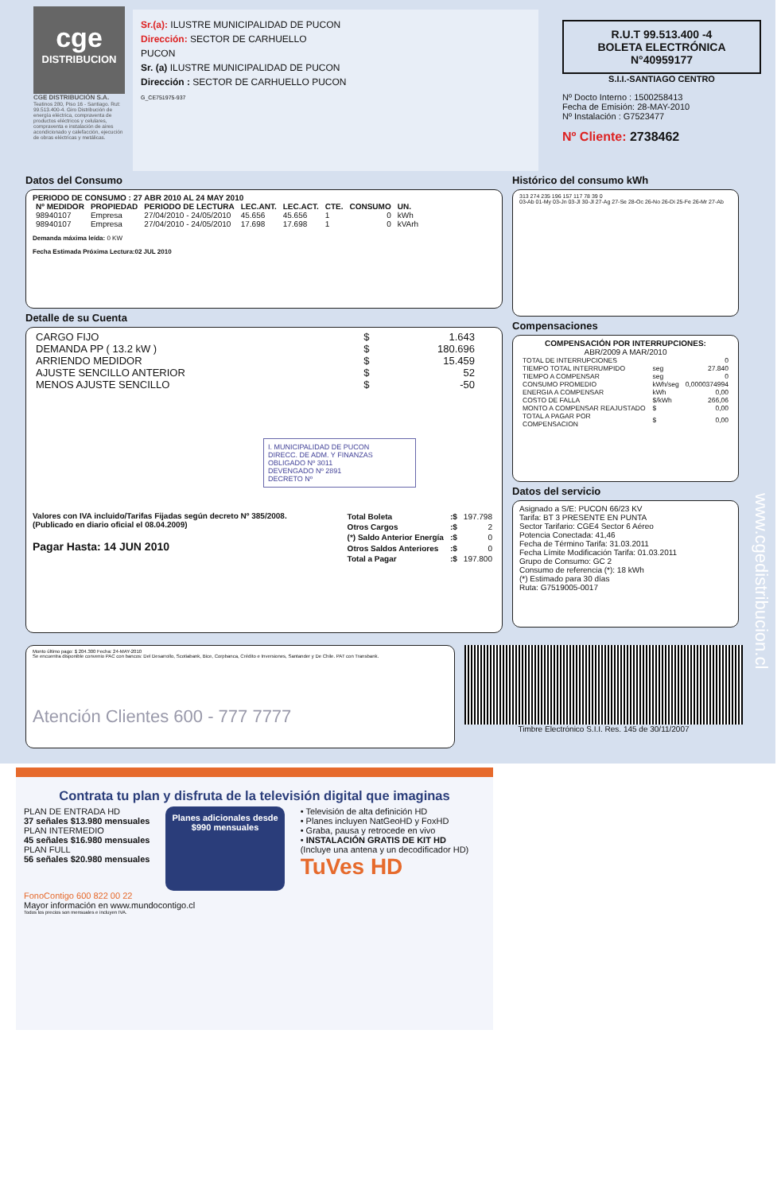cge
DISTRIBUCION
CGE DISTRIBUCIÓN S.A.
Teatinos 280, Piso 16 - Santiago. Rut: 99.513.400-4. Giro Distribución de energía eléctrica, compraventa de productos eléctricos y celulares, compraventa e instalación de aires acondicionado y calefacción, ejecución de obras eléctricas y metálicas.
Sr.(a): ILUSTRE MUNICIPALIDAD DE PUCON
Dirección: SECTOR DE CARHUELLO
PUCON
Sr. (a) ILUSTRE MUNICIPALIDAD DE PUCON
Dirección : SECTOR DE CARHUELLO PUCON
G_CE751975-937
R.U.T 99.513.400 -4
BOLETA ELECTRÓNICA
N°40959177
S.I.I.-SANTIAGO CENTRO
Nº Docto Interno : 1500258413
Fecha de Emisión: 28-MAY-2010
Nº Instalación : G7523477
Nº Cliente: 2738462
Datos del Consumo
PERIODO DE CONSUMO : 27 ABR 2010 AL 24 MAY 2010
| Nº MEDIDOR | PROPIEDAD | PERIODO DE LECTURA | LEC.ANT. | LEC.ACT. | CTE. | CONSUMO | UN. |
| --- | --- | --- | --- | --- | --- | --- | --- |
| 98940107 | Empresa | 27/04/2010 - 24/05/2010 | 45.656 | 45.656 | 1 | 0 | kWh |
| 98940107 | Empresa | 27/04/2010 - 24/05/2010 | 17.698 | 17.698 | 1 | 0 | kVArh |
Demanda máxima leída: 0 KW
Fecha Estimada Próxima Lectura:02 JUL 2010
Detalle de su Cuenta
| CARGO FIJO | $ | 1.643 |
| DEMANDA PP ( 13.2 kW ) | $ | 180.696 |
| ARRIENDO MEDIDOR | $ | 15.459 |
| AJUSTE SENCILLO ANTERIOR | $ | 52 |
| MENOS AJUSTE SENCILLO | $ | -50 |
I. MUNICIPALIDAD DE PUCON
DIRECC. DE ADM. Y FINANZAS
OBLIGADO Nº 3011
DEVENGADO Nº 2891
DECRETO Nº
Valores con IVA incluido/Tarifas Fijadas según decreto Nº 385/2008. (Publicado en diario oficial el 08.04.2009)
Pagar Hasta: 14 JUN 2010
| Total Boleta | :$ | 197.798 |
| Otros Cargos | :$ | 2 |
| (*) Saldo Anterior Energía | :$ | 0 |
| Otros Saldos Anteriores | :$ | 0 |
| Total a Pagar | :$ | 197.800 |
Histórico del consumo kWh
313 274 235 196 157 117 78 39 0
03-Ab 01-My 03-Jn 03-Jl 30-Jl 27-Ag 27-Se 28-Oc 26-No 26-Di 25-Fe 26-Mr 27-Ab
Compensaciones
COMPENSACIÓN POR INTERRUPCIONES:
ABR/2009 A MAR/2010
| TOTAL DE INTERRUPCIONES | | 0 |
| TIEMPO TOTAL INTERRUMPIDO | seg | 27.840 |
| TIEMPO A COMPENSAR | seg | 0 |
| CONSUMO PROMEDIO | kWh/seg | 0,0000374994 |
| ENERGIA A COMPENSAR | kWh | 0,00 |
| COSTO DE FALLA | $/kWh | 266,06 |
| MONTO A COMPENSAR REAJUSTADO | $ | 0,00 |
| TOTAL A PAGAR POR COMPENSACION | $ | 0,00 |
Datos del servicio
Asignado a S/E: PUCON 66/23 KV
Tarifa: BT 3 PRESENTE EN PUNTA
Sector Tarifario: CGE4 Sector 6 Aéreo
Potencia Conectada: 41,46
Fecha de Término Tarifa: 31.03.2011
Fecha Límite Modificación Tarifa: 01.03.2011
Grupo de Consumo: GC 2
Consumo de referencia (*): 18 kWh
(*) Estimado para 30 días
Ruta: G7519005-0017
Monto último pago: $ 204.300 Fecha: 24-MAY-2010
Se encuentra disponible convenio PAC con bancos: Del Desarrollo, Scotiabank, Bice, Corpbanca, Crédito e Inversiones, Santander y De Chile. PAT con Transbank.
Atención Clientes 600 - 777 7777
Timbre Electrónico S.I.I. Res. 145 de 30/11/2007
www.cgedistribucion.cl
Contrata tu plan y disfruta de la televisión digital que imaginas
PLAN DE ENTRADA HD
37 señales $13.980 mensuales
PLAN INTERMEDIO
45 señales $16.980 mensuales
PLAN FULL
56 señales $20.980 mensuales
Planes adicionales desde
$990 mensuales
• Televisión de alta definición HD
• Planes incluyen NatGeoHD y FoxHD
• Graba, pausa y retrocede en vivo
• INSTALACIÓN GRATIS DE KIT HD
(Incluye una antena y un decodificador HD)
TuVes HD
FonoContigo 600 822 00 22
Mayor información en www.mundocontigo.cl
Todos los precios son mensuales e incluyen IVA.